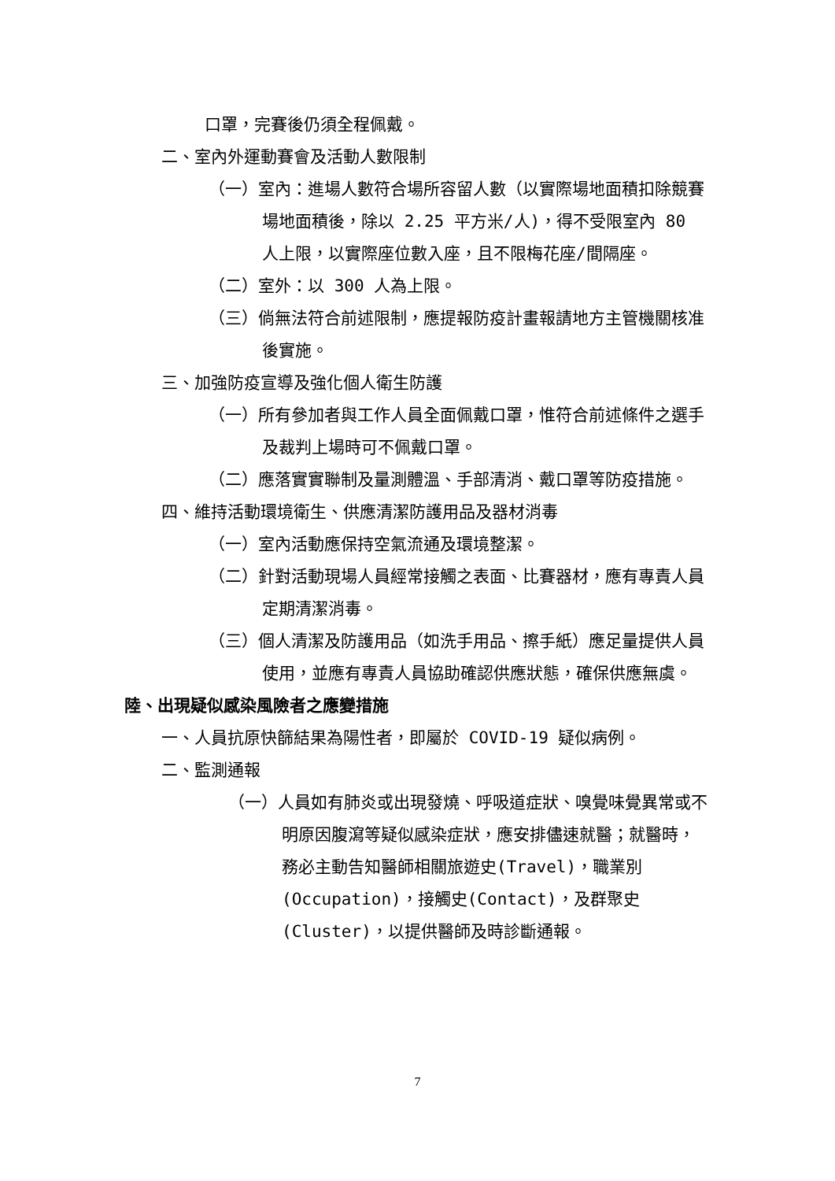口罩，完賽後仍須全程佩戴。
二、室內外運動賽會及活動人數限制
（一）室內：進場人數符合場所容留人數（以實際場地面積扣除競賽場地面積後，除以 2.25 平方米/人)，得不受限室內 80 人上限，以實際座位數入座，且不限梅花座/間隔座。
（二）室外：以 300 人為上限。
（三）倘無法符合前述限制，應提報防疫計畫報請地方主管機關核准後實施。
三、加強防疫宣導及強化個人衛生防護
（一）所有參加者與工作人員全面佩戴口罩，惟符合前述條件之選手及裁判上場時可不佩戴口罩。
（二）應落實實聯制及量測體溫、手部清消、戴口罩等防疫措施。
四、維持活動環境衛生、供應清潔防護用品及器材消毒
（一）室內活動應保持空氣流通及環境整潔。
（二）針對活動現場人員經常接觸之表面、比賽器材，應有專責人員定期清潔消毒。
（三）個人清潔及防護用品（如洗手用品、擦手紙）應足量提供人員使用，並應有專責人員協助確認供應狀態，確保供應無虞。
陸、出現疑似感染風險者之應變措施
一、人員抗原快篩結果為陽性者，即屬於 COVID-19 疑似病例。
二、監測通報
（一）人員如有肺炎或出現發燒、呼吸道症狀、嗅覺味覺異常或不明原因腹瀉等疑似感染症狀，應安排儘速就醫；就醫時，務必主動告知醫師相關旅遊史(Travel)，職業別(Occupation)，接觸史(Contact)，及群聚史(Cluster)，以提供醫師及時診斷通報。
7